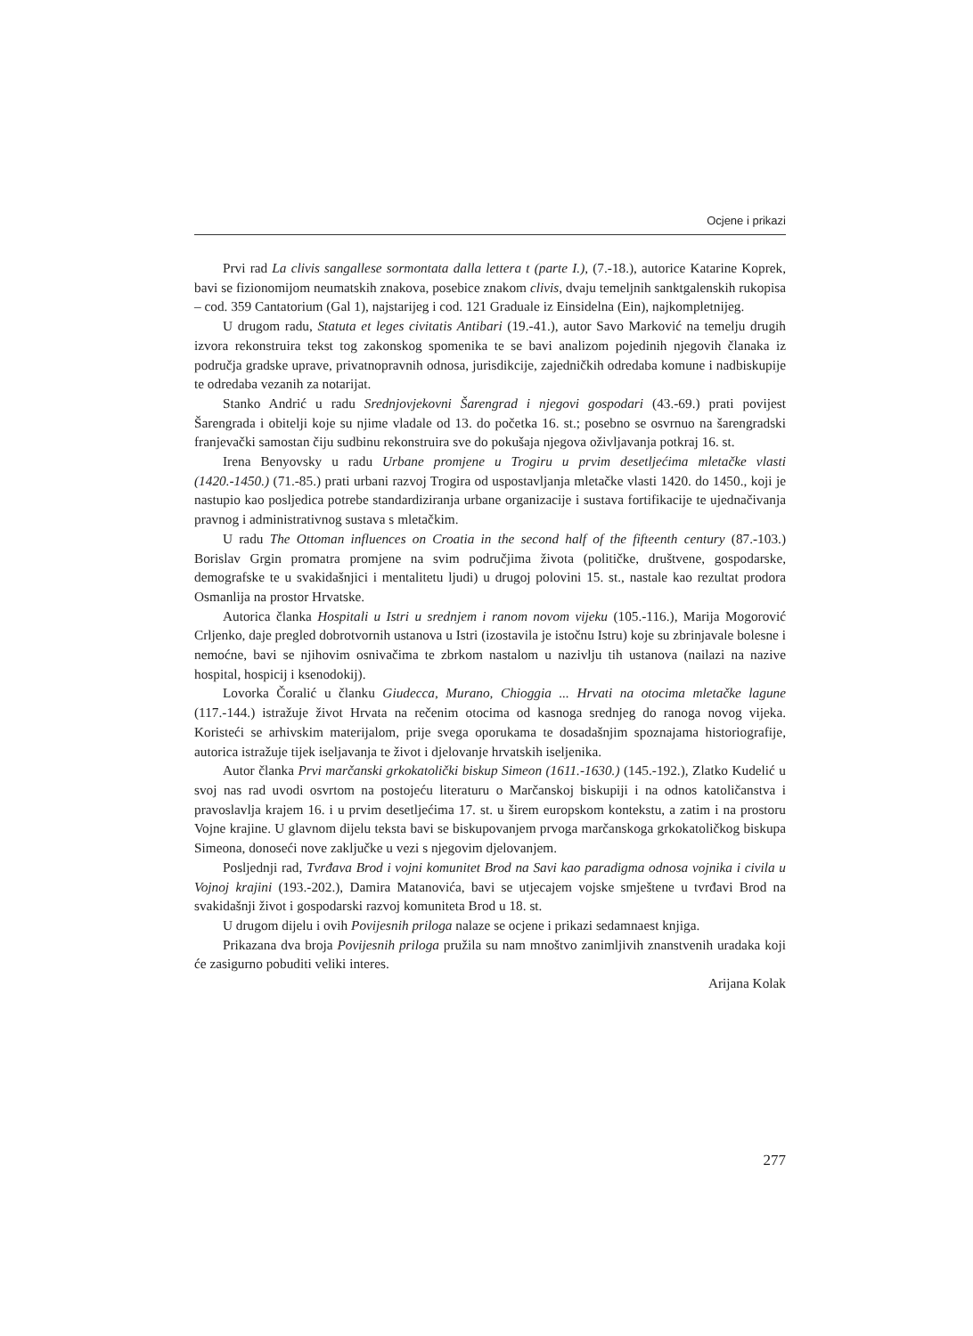Ocjene i prikazi
Prvi rad La clivis sangallese sormontata dalla lettera t (parte I.), (7.-18.), autorice Katarine Koprek, bavi se fizionomijom neumatskih znakova, posebice znakom clivis, dvaju temeljnih sanktgalenskih rukopisa – cod. 359 Cantatorium (Gal 1), najstarijeg i cod. 121 Graduale iz Einsidelna (Ein), najkompletnijeg.
U drugom radu, Statuta et leges civitatis Antibari (19.-41.), autor Savo Marković na temelju drugih izvora rekonstruira tekst tog zakonskog spomenika te se bavi analizom pojedinih njegovih članaka iz područja gradske uprave, privatnopravnih odnosa, jurisdikcije, zajedničkih odredaba komune i nadbiskupije te odredaba vezanih za notarijat.
Stanko Andrić u radu Srednjovjekovni Šarengrad i njegovi gospodari (43.-69.) prati povijest Šarengrada i obitelji koje su njime vladale od 13. do početka 16. st.; posebno se osvrnuo na šarengradski franjevački samostan čiju sudbinu rekonstruira sve do pokušaja njegova oživljavanja potkraj 16. st.
Irena Benyovsky u radu Urbane promjene u Trogiru u prvim desetljećima mletačke vlasti (1420.-1450.) (71.-85.) prati urbani razvoj Trogira od uspostavljanja mletačke vlasti 1420. do 1450., koji je nastupio kao posljedica potrebe standardiziranja urbane organizacije i sustava fortifikacije te ujednačivanja pravnog i administrativnog sustava s mletačkim.
U radu The Ottoman influences on Croatia in the second half of the fifteenth century (87.-103.) Borislav Grgin promatra promjene na svim područjima života (političke, društvene, gospodarske, demografske te u svakidašnjici i mentalitetu ljudi) u drugoj polovini 15. st., nastale kao rezultat prodora Osmanlija na prostor Hrvatske.
Autorica članka Hospitali u Istri u srednjem i ranom novom vijeku (105.-116.), Marija Mogorović Crljenko, daje pregled dobrotvornih ustanova u Istri (izostavila je istočnu Istru) koje su zbrinjavale bolesne i nemoćne, bavi se njihovim osnivačima te zbrkom nastalom u nazivlju tih ustanova (nailazi na nazive hospital, hospicij i ksenodokij).
Lovorka Čoralić u članku Giudecca, Murano, Chioggia ... Hrvati na otocima mletačke lagune (117.-144.) istražuje život Hrvata na rečenim otocima od kasnoga srednjeg do ranoga novog vijeka. Koristeći se arhivskim materijalom, prije svega oporukama te dosadašnjim spoznajama historiografije, autorica istražuje tijek iseljavanja te život i djelovanje hrvatskih iseljenika.
Autor članka Prvi marčanski grkokatolički biskup Simeon (1611.-1630.) (145.-192.), Zlatko Kudelić u svoj nas rad uvodi osvrtom na postojeću literaturu o Marčanskoj biskupiji i na odnos katoličanstva i pravoslavlja krajem 16. i u prvim desetljećima 17. st. u širem europskom kontekstu, a zatim i na prostoru Vojne krajine. U glavnom dijelu teksta bavi se biskupovanjem prvoga marčanskoga grkokatoličkog biskupa Simeona, donoseći nove zaključke u vezi s njegovim djelovanjem.
Posljednji rad, Tvrđava Brod i vojni komunitet Brod na Savi kao paradigma odnosa vojnika i civila u Vojnoj krajini (193.-202.), Damira Matanovića, bavi se utjecajem vojske smještene u tvrđavi Brod na svakidašnji život i gospodarski razvoj komuniteta Brod u 18. st.
U drugom dijelu i ovih Povijesnih priloga nalaze se ocjene i prikazi sedamnaest knjiga.
Prikazana dva broja Povijesnih priloga pružila su nam mnoštvo zanimljivih znanstvenih uradaka koji će zasigurno pobuditi veliki interes.
Arijana Kolak
277